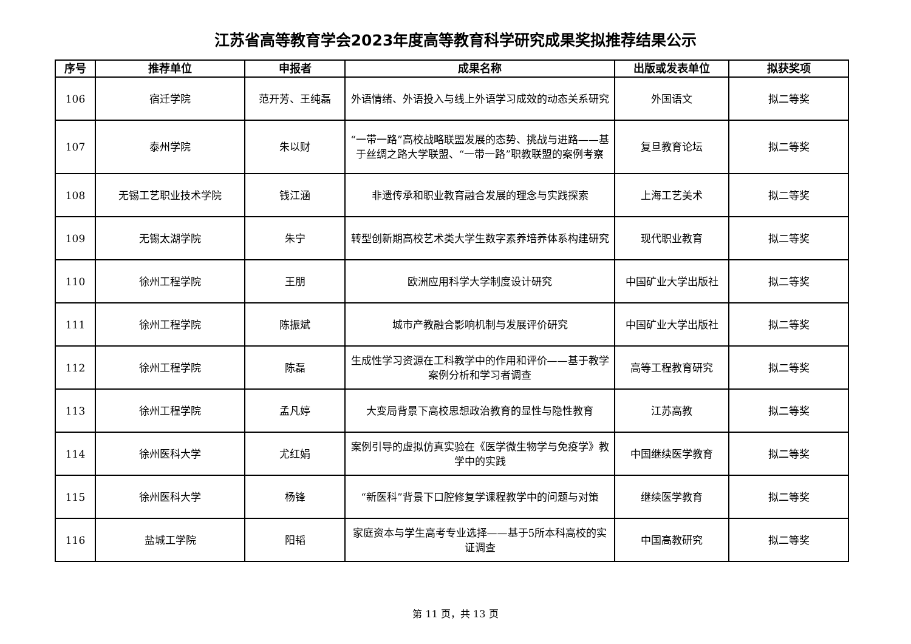江苏省高等教育学会2023年度高等教育科学研究成果奖拟推荐结果公示
| 序号 | 推荐单位 | 申报者 | 成果名称 | 出版或发表单位 | 拟获奖项 |
| --- | --- | --- | --- | --- | --- |
| 106 | 宿迁学院 | 范开芳、王纯磊 | 外语情绪、外语投入与线上外语学习成效的动态关系研究 | 外国语文 | 拟二等奖 |
| 107 | 泰州学院 | 朱以财 | “一带一路”高校战略联盟发展的态势、挑战与进路——基于丝绸之路大学联盟、“一带一路”职教联盟的案例考察 | 复旦教育论坛 | 拟二等奖 |
| 108 | 无锡工艺职业技术学院 | 钱江涵 | 非遗传承和职业教育融合发展的理念与实践探索 | 上海工艺美术 | 拟二等奖 |
| 109 | 无锡太湖学院 | 朱宁 | 转型创新期高校艺术类大学生数字素养培养体系构建研究 | 现代职业教育 | 拟二等奖 |
| 110 | 徐州工程学院 | 王朋 | 欧洲应用科学大学制度设计研究 | 中国矿业大学出版社 | 拟二等奖 |
| 111 | 徐州工程学院 | 陈振斌 | 城市产教融合影响机制与发展评价研究 | 中国矿业大学出版社 | 拟二等奖 |
| 112 | 徐州工程学院 | 陈磊 | 生成性学习资源在工科教学中的作用和评价——基于教学案例分析和学习者调查 | 高等工程教育研究 | 拟二等奖 |
| 113 | 徐州工程学院 | 孟凡婷 | 大变局背景下高校思想政治教育的显性与隐性教育 | 江苏高教 | 拟二等奖 |
| 114 | 徐州医科大学 | 尤红娟 | 案例引导的虚拟仿真实验在《医学微生物学与免疫学》教学中的实践 | 中国继续医学教育 | 拟二等奖 |
| 115 | 徐州医科大学 | 杨锋 | “新医科”背景下口腔修复学课程教学中的问题与对策 | 继续医学教育 | 拟二等奖 |
| 116 | 盐城工学院 | 阳韬 | 家庭资本与学生高考专业选择——基于5所本科高校的实证调查 | 中国高教研究 | 拟二等奖 |
第 11 页，共 13 页